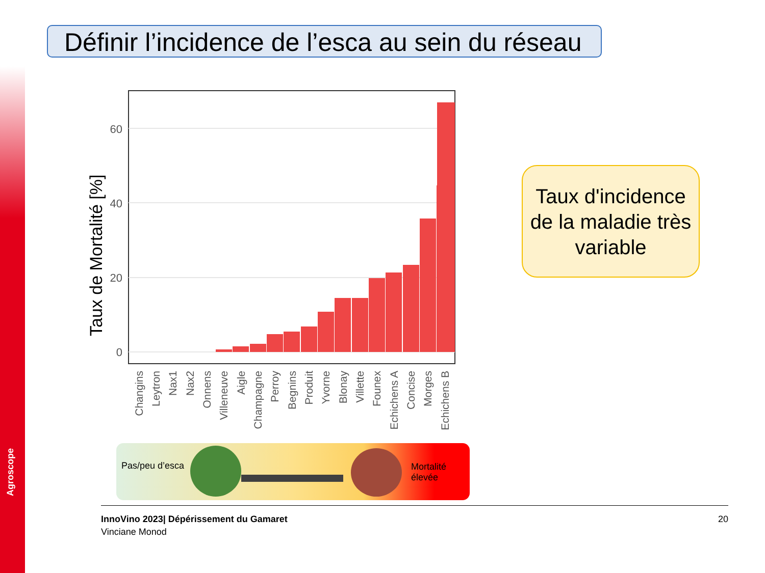Agroscope
Définir l’incidence de l’esca au sein du réseau
Taux de Mortalité [%]
60
40
20
0
Changins
Leytron
Nax1
Nax2
Onnens
Villeneuve
Aigle
Champagne
Perroy
Begnins
Produit
Yvorne
Blonay
Villette
Founex
Echichens A
Concise
Morges
Echichens B
Taux d'incidence
de la maladie très
variable
Pas/peu d’esca
Mortalité
élevée
20 InnoVino 2023| Dépérissement du Gamaret
Vinciane Monod